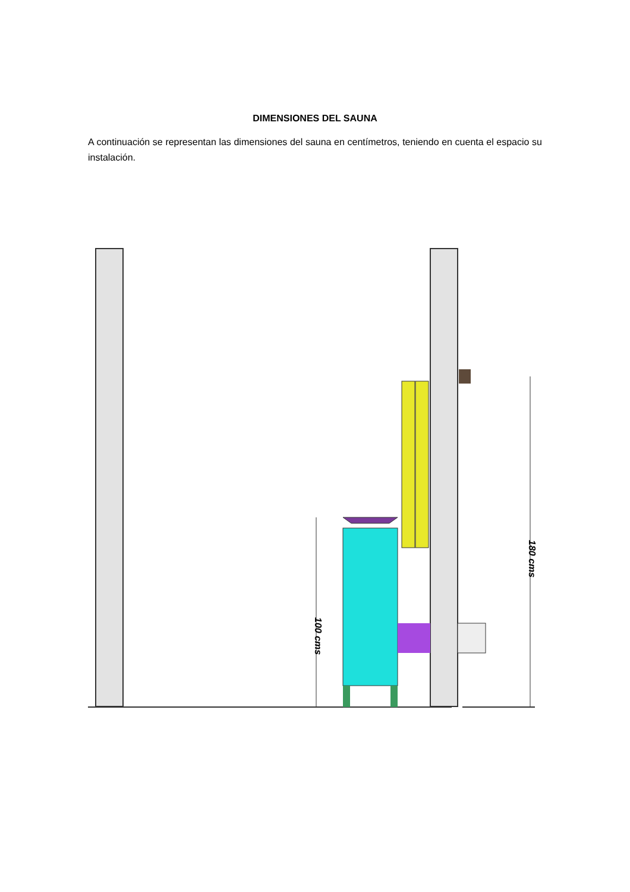DIMENSIONES DEL SAUNA
A continuación se representan las dimensiones del sauna en centímetros, teniendo en cuenta el espacio su instalación.
100 cms
180 cms